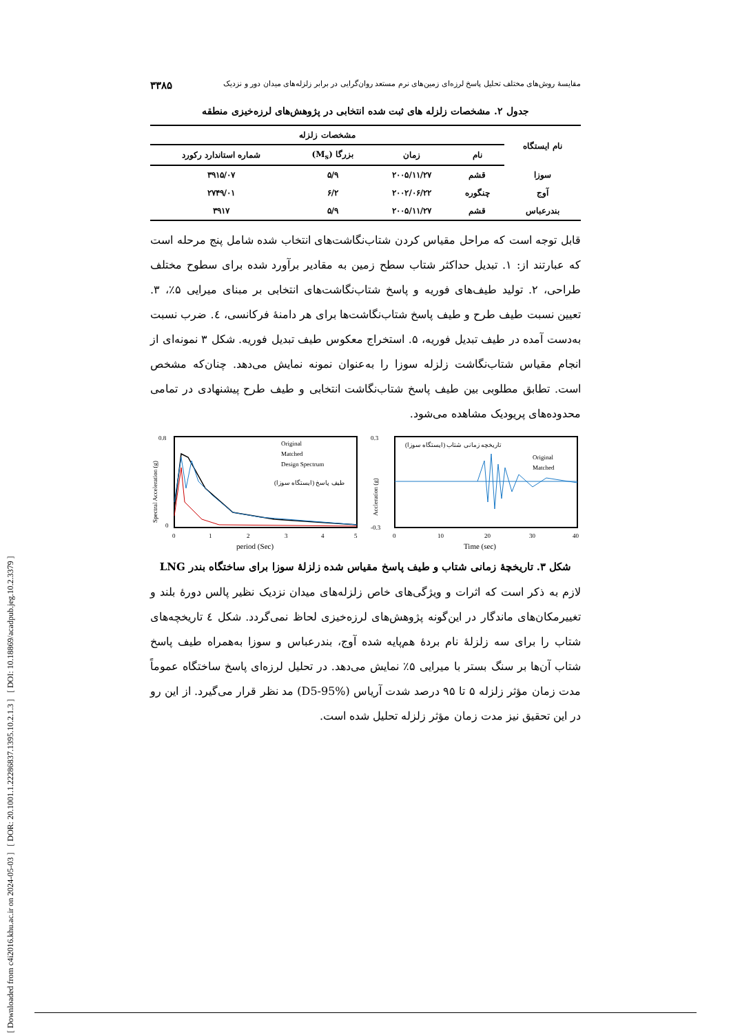[ Downloaded from c4i2016.khu.ac.ir on 2024-05-03 ] [ DOR: 20.1001.1.22286837.1395.10.2.1.3 ] [ DOI: 10.18869/acadpub.jeg.10.2.3379 ]
مقایسهٔ روش‌های مختلف تحلیل پاسخ لرزه‌ای زمین‌های نرم مستعد روان‌گرایی در برابر زلزله‌های میدان دور و نزدیک ۳۳۸۵
جدول ۲. مشخصات زلزله های ثبت شده انتخابی در پژوهش‌های لرزه‌خیزی منطقه
| نام ایستگاه | مشخصات زلزله | | | |
| --- | --- | --- | --- | --- |
| | نام | زمان | بزرگا (M<sub>s</sub>) | شماره استاندارد رکورد |
| سوزا | قشم | ۲۰۰۵/۱۱/۲۷ | ۵/۹ | ۳۹۱۵/۰۷ |
| آوج | چنگوره | ۲۰۰۲/۰۶/۲۲ | ۶/۲ | ۲۷۴۹/۰۱ |
| بندرعباس | قشم | ۲۰۰۵/۱۱/۲۷ | ۵/۹ | ۳۹۱۷ |
قابل توجه است که مراحل مقیاس کردن شتاب‌نگاشت‌های انتخاب شده شامل پنج مرحله است که عبارتند از: ۱. تبدیل حداکثر شتاب سطح زمین به مقادیر برآورد شده برای سطوح مختلف طراحی، ۲. تولید طیف‌های فوریه و پاسخ شتاب‌نگاشت‌های انتخابی بر مبنای میرایی ۵٪، ۳. تعیین نسبت طیف طرح و طیف پاسخ شتاب‌نگاشت‌ها برای هر دامنهٔ فرکانسی، ٤. ضرب نسبت به‌دست آمده در طیف تبدیل فوریه، ۵. استخراج معکوس طیف تبدیل فوریه. شکل ۳ نمونه‌ای از انجام مقیاس شتاب‌نگاشت زلزله سوزا را به‌عنوان نمونه نمایش می‌دهد. چنان‌که مشخص است. تطابق مطلوبی بین طیف پاسخ شتاب‌نگاشت انتخابی و طیف طرح پیشنهادی در تمامی محدوده‌های پریودیک مشاهده می‌شود.
Original
Matched
Design Spectrum
طیف پاسخ (ایستگاه سوزا)
0
0.8
0
1
2
3
4
5
period (Sec)
Spectral Acceleration (g)
تاریخچه زمانی شتاب (ایستگاه سوزا)
Original
Matched
0.3
-0.3
0
10
20
30
40
Time (sec)
Accleration (g)
شکل ۳. تاریخچهٔ زمانی شتاب و طیف پاسخ مقیاس شده زلزلهٔ سوزا برای ساختگاه بندر LNG
لازم به ذکر است که اثرات و ویژگی‌های خاص زلزله‌های میدان نزدیک نظیر پالس دورهٔ بلند و تغییرمکان‌های ماندگار در این‌گونه پژوهش‌های لرزه‌خیزی لحاظ نمی‌گردد. شکل ٤ تاریخچه‌های شتاب را برای سه زلزلهٔ نام بردهٔ هم‌پایه شده آوج، بندرعباس و سوزا به‌همراه طیف پاسخ شتاب آن‌ها بر سنگ بستر با میرایی ۵٪ نمایش می‌دهد. در تحلیل لرزه‌ای پاسخ ساختگاه عموماً مدت زمان مؤثر زلزله ۵ تا ۹۵ درصد شدت آریاس (D5-95%) مد نظر قرار می‌گیرد. از این رو در این تحقیق نیز مدت زمان مؤثر زلزله تحلیل شده است.